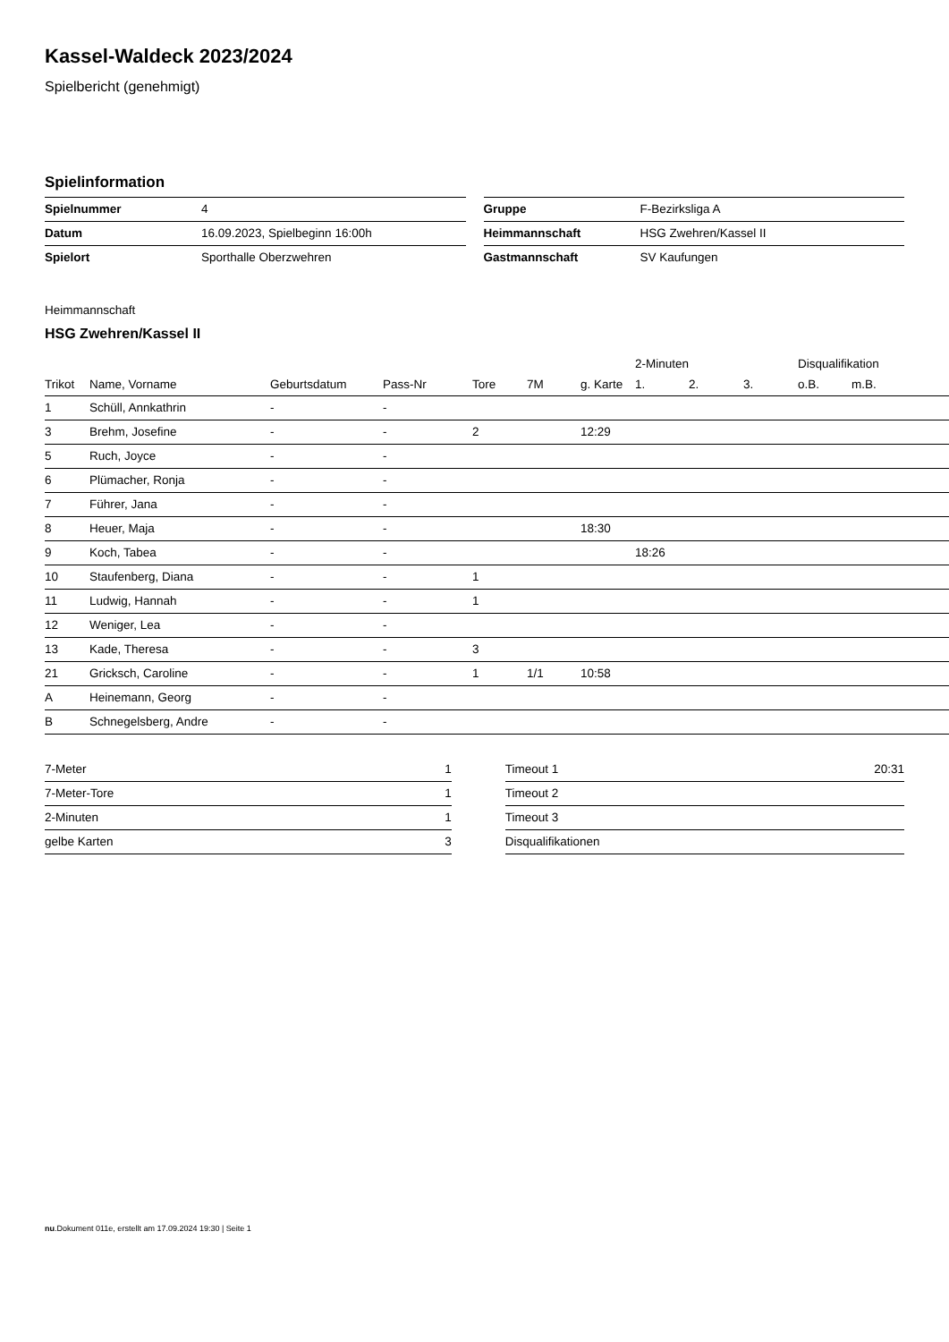Kassel-Waldeck 2023/2024
Spielbericht (genehmigt)
Spielinformation
| Spielnummer | 4 |
| Datum | 16.09.2023, Spielbeginn 16:00h |
| Spielort | Sporthalle Oberzwehren |
| Gruppe | F-Bezirksliga A |
| Heimmannschaft | HSG Zwehren/Kassel II |
| Gastmannschaft | SV Kaufungen |
Heimmannschaft
HSG Zwehren/Kassel II
| | | | | | | | 2-Minuten | | | Disqualifikation | |
| --- | --- | --- | --- | --- | --- | --- | --- | --- | --- | --- | --- |
| Trikot | Name, Vorname | Geburtsdatum | Pass-Nr | Tore | 7M | g. Karte | 1. | 2. | 3. | o.B. | m.B. |
| 1 | Schüll, Annkathrin | - | - | | | | | | | | |
| 3 | Brehm, Josefine | - | - | 2 | | 12:29 | | | | | |
| 5 | Ruch, Joyce | - | - | | | | | | | | |
| 6 | Plümacher, Ronja | - | - | | | | | | | | |
| 7 | Führer, Jana | - | - | | | | | | | | |
| 8 | Heuer, Maja | - | - | | | 18:30 | | | | | |
| 9 | Koch, Tabea | - | - | | | | 18:26 | | | | |
| 10 | Staufenberg, Diana | - | - | 1 | | | | | | | |
| 11 | Ludwig, Hannah | - | - | 1 | | | | | | | |
| 12 | Weniger, Lea | - | - | | | | | | | | |
| 13 | Kade, Theresa | - | - | 3 | | | | | | | |
| 21 | Gricksch, Caroline | - | - | 1 | 1/1 | 10:58 | | | | | |
| A | Heinemann, Georg | - | - | | | | | | | | |
| B | Schnegelsberg, Andre | - | - | | | | | | | | |
| 7-Meter | 1 |
| 7-Meter-Tore | 1 |
| 2-Minuten | 1 |
| gelbe Karten | 3 |
| Timeout 1 | 20:31 |
| Timeout 2 | |
| Timeout 3 | |
| Disqualifikationen | |
nu.Dokument 011e, erstellt am 17.09.2024 19:30 | Seite 1